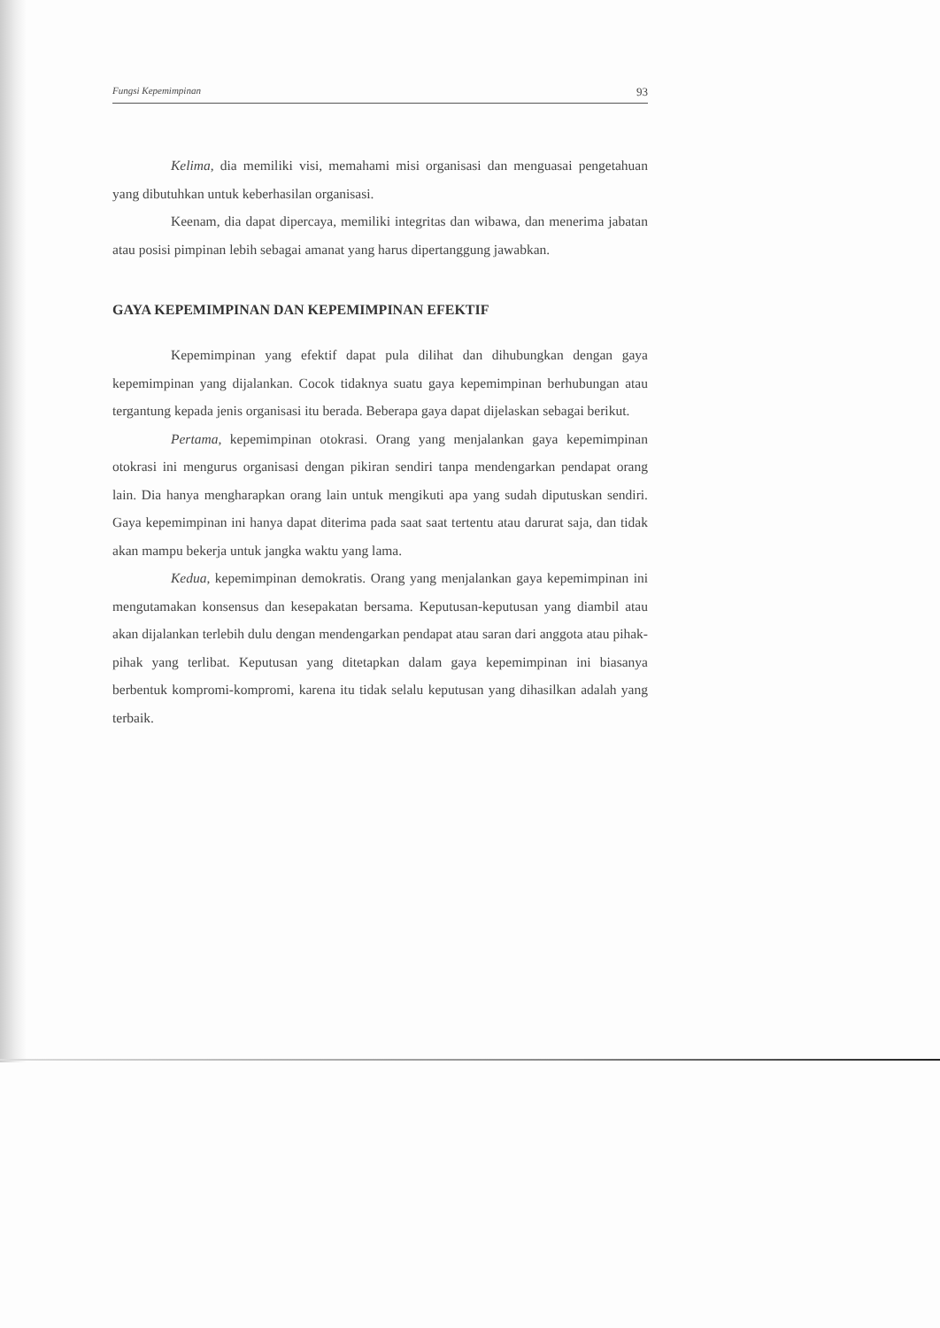Fungsi Kepemimpinan 93
Kelima, dia memiliki visi, memahami misi organisasi dan menguasai pengetahuan yang dibutuhkan untuk keberhasilan organisasi.
Keenam, dia dapat dipercaya, memiliki integritas dan wibawa, dan menerima jabatan atau posisi pimpinan lebih sebagai amanat yang harus dipertanggung jawabkan.
GAYA KEPEMIMPINAN DAN KEPEMIMPINAN EFEKTIF
Kepemimpinan yang efektif dapat pula dilihat dan dihubungkan dengan gaya kepemimpinan yang dijalankan. Cocok tidaknya suatu gaya kepemimpinan berhubungan atau tergantung kepada jenis organisasi itu berada. Beberapa gaya dapat dijelaskan sebagai berikut.
Pertama, kepemimpinan otokrasi. Orang yang menjalankan gaya kepemimpinan otokrasi ini mengurus organisasi dengan pikiran sendiri tanpa mendengarkan pendapat orang lain. Dia hanya mengharapkan orang lain untuk mengikuti apa yang sudah diputuskan sendiri. Gaya kepemimpinan ini hanya dapat diterima pada saat saat tertentu atau darurat saja, dan tidak akan mampu bekerja untuk jangka waktu yang lama.
Kedua, kepemimpinan demokratis. Orang yang menjalankan gaya kepemimpinan ini mengutamakan konsensus dan kesepakatan bersama. Keputusan-keputusan yang diambil atau akan dijalankan terlebih dulu dengan mendengarkan pendapat atau saran dari anggota atau pihak-pihak yang terlibat. Keputusan yang ditetapkan dalam gaya kepemimpinan ini biasanya berbentuk kompromi-kompromi, karena itu tidak selalu keputusan yang dihasilkan adalah yang terbaik.